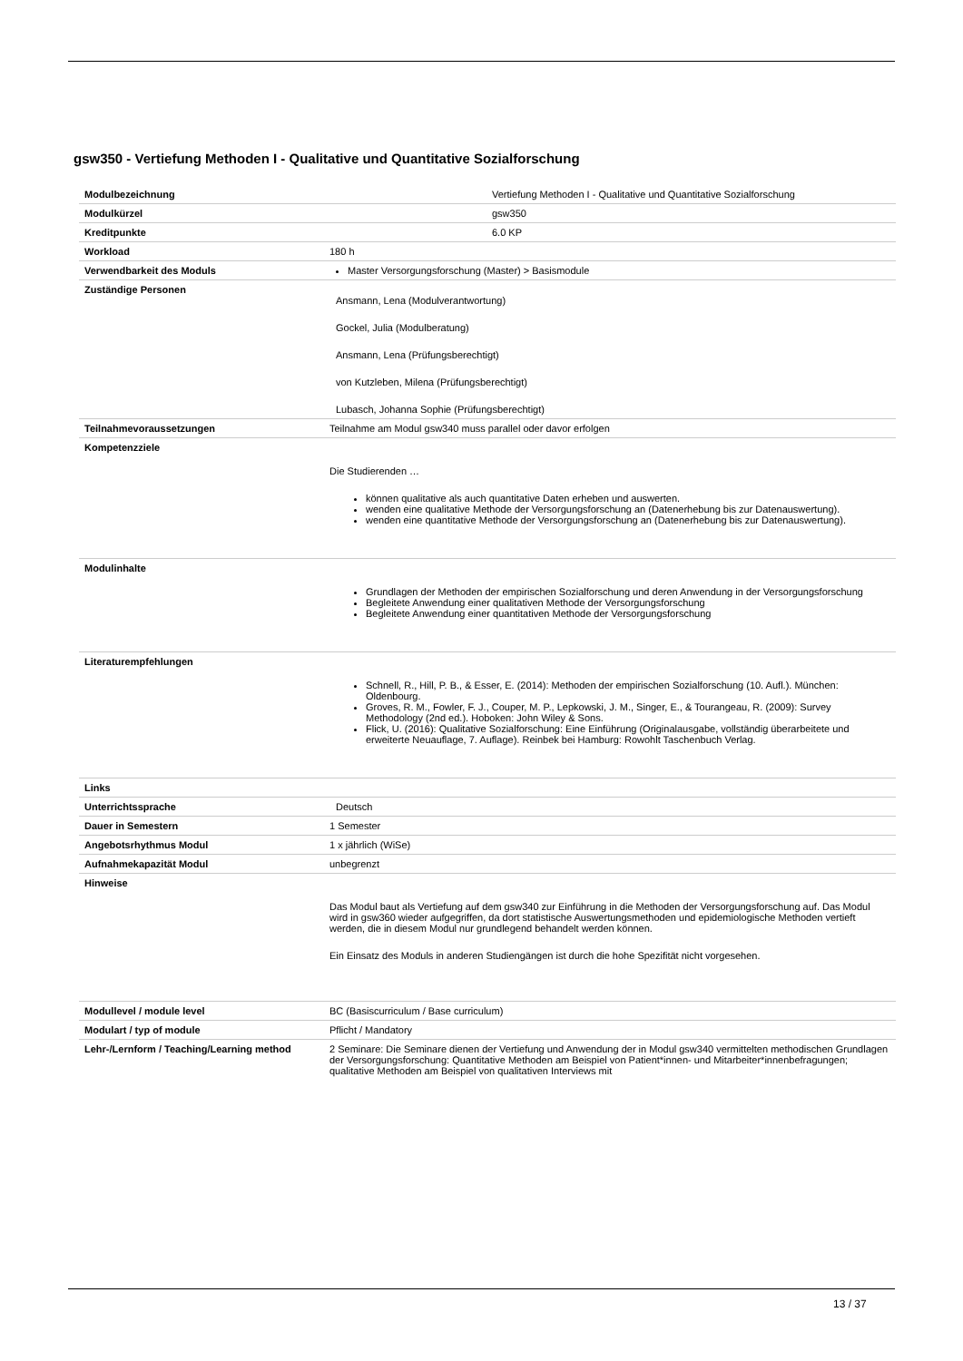gsw350 - Vertiefung Methoden I - Qualitative und Quantitative Sozialforschung
| Modulbezeichnung | Vertiefung Methoden I - Qualitative und Quantitative Sozialforschung |
| Modulkürzel | gsw350 |
| Kreditpunkte | 6.0 KP |
| Workload | 180 h |
| Verwendbarkeit des Moduls | Master Versorgungsforschung (Master) > Basismodule |
| Zuständige Personen | Ansmann, Lena (Modulverantwortung) Gockel, Julia (Modulberatung) Ansmann, Lena (Prüfungsberechtigt) von Kutzleben, Milena (Prüfungsberechtigt) Lubasch, Johanna Sophie (Prüfungsberechtigt) |
| Teilnahmevoraussetzungen | Teilnahme am Modul gsw340 muss parallel oder davor erfolgen |
| Kompetenzziele | Die Studierenden … können qualitative als auch quantitative Daten erheben und auswerten. wenden eine qualitative Methode der Versorgungsforschung an (Datenerhebung bis zur Datenauswertung). wenden eine quantitative Methode der Versorgungsforschung an (Datenerhebung bis zur Datenauswertung). |
| Modulinhalte | Grundlagen der Methoden der empirischen Sozialforschung und deren Anwendung in der Versorgungsforschung Begleitete Anwendung einer qualitativen Methode der Versorgungsforschung Begleitete Anwendung einer quantitativen Methode der Versorgungsforschung |
| Literaturempfehlungen | Schnell, R., Hill, P. B., & Esser, E. (2014): Methoden der empirischen Sozialforschung (10. Aufl.). München: Oldenbourg. Groves, R. M., Fowler, F. J., Couper, M. P., Lepkowski, J. M., Singer, E., & Tourangeau, R. (2009): Survey Methodology (2nd ed.). Hoboken: John Wiley & Sons. Flick, U. (2016): Qualitative Sozialforschung: Eine Einführung (Originalausgabe, vollständig überarbeitete und erweiterte Neuauflage, 7. Auflage). Reinbek bei Hamburg: Rowohlt Taschenbuch Verlag. |
| Links | |
| Unterrichtssprache | Deutsch |
| Dauer in Semestern | 1 Semester |
| Angebotsrhythmus Modul | 1 x jährlich (WiSe) |
| Aufnahmekapazität Modul | unbegrenzt |
| Hinweise | Das Modul baut als Vertiefung auf dem gsw340 zur Einführung in die Methoden der Versorgungsforschung auf. Das Modul wird in gsw360 wieder aufgegriffen, da dort statistische Auswertungsmethoden und epidemiologische Methoden vertieft werden, die in diesem Modul nur grundlegend behandelt werden können. Ein Einsatz des Moduls in anderen Studiengängen ist durch die hohe Spezifität nicht vorgesehen. |
| Modullevel / module level | BC (Basiscurriculum / Base curriculum) |
| Modulart / typ of module | Pflicht / Mandatory |
| Lehr-/Lernform / Teaching/Learning method | 2 Seminare: Die Seminare dienen der Vertiefung und Anwendung der in Modul gsw340 vermittelten methodischen Grundlagen der Versorgungsforschung: Quantitative Methoden am Beispiel von Patient*innen- und Mitarbeiter*innenbefragungen; qualitative Methoden am Beispiel von qualitativen Interviews mit |
13 / 37